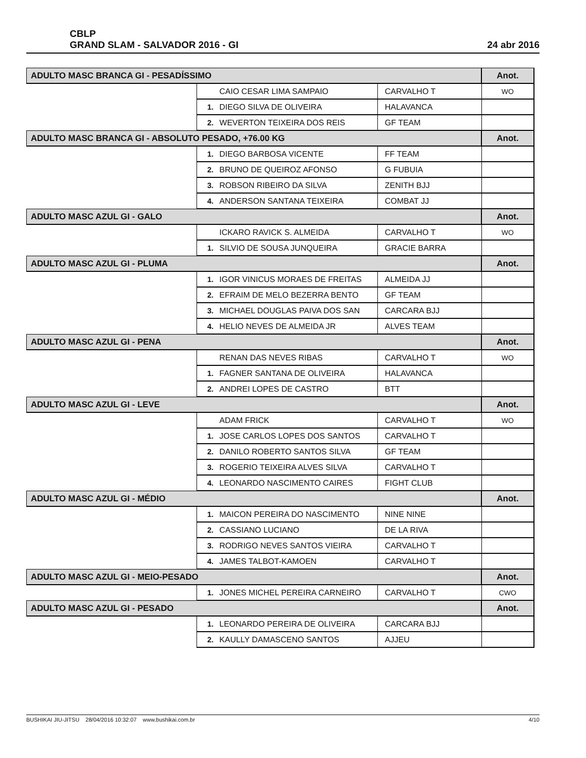CBLP
GRAND SLAM - SALVADOR 2016 - GI
24 abr 2016
| ADULTO MASC BRANCA GI - PESADÍSSIMO | | | Anot. |
| --- | --- | --- | --- |
| | CAIO CESAR LIMA SAMPAIO | CARVALHO T | WO |
| | 1. DIEGO SILVA DE OLIVEIRA | HALAVANCA | |
| | 2. WEVERTON TEIXEIRA DOS REIS | GF TEAM | |
| ADULTO MASC BRANCA GI - ABSOLUTO PESADO, +76.00 KG | | | Anot. |
| | 1. DIEGO BARBOSA VICENTE | FF TEAM | |
| | 2. BRUNO DE QUEIROZ AFONSO | G FUBUIA | |
| | 3. ROBSON RIBEIRO DA SILVA | ZENITH BJJ | |
| | 4. ANDERSON SANTANA TEIXEIRA | COMBAT JJ | |
| ADULTO MASC AZUL GI - GALO | | | Anot. |
| | ICKARO RAVICK S. ALMEIDA | CARVALHO T | WO |
| | 1. SILVIO DE SOUSA JUNQUEIRA | GRACIE BARRA | |
| ADULTO MASC AZUL GI - PLUMA | | | Anot. |
| | 1. IGOR VINICUS MORAES DE FREITAS | ALMEIDA JJ | |
| | 2. EFRAIM DE MELO BEZERRA BENTO | GF TEAM | |
| | 3. MICHAEL DOUGLAS PAIVA DOS SAN | CARCARA BJJ | |
| | 4. HELIO NEVES DE ALMEIDA JR | ALVES TEAM | |
| ADULTO MASC AZUL GI - PENA | | | Anot. |
| | RENAN DAS NEVES RIBAS | CARVALHO T | WO |
| | 1. FAGNER SANTANA DE OLIVEIRA | HALAVANCA | |
| | 2. ANDREI LOPES DE CASTRO | BTT | |
| ADULTO MASC AZUL GI - LEVE | | | Anot. |
| | ADAM FRICK | CARVALHO T | WO |
| | 1. JOSE CARLOS LOPES DOS SANTOS | CARVALHO T | |
| | 2. DANILO ROBERTO SANTOS SILVA | GF TEAM | |
| | 3. ROGERIO TEIXEIRA ALVES SILVA | CARVALHO T | |
| | 4. LEONARDO NASCIMENTO CAIRES | FIGHT CLUB | |
| ADULTO MASC AZUL GI - MÉDIO | | | Anot. |
| | 1. MAICON PEREIRA DO NASCIMENTO | NINE NINE | |
| | 2. CASSIANO LUCIANO | DE LA RIVA | |
| | 3. RODRIGO NEVES SANTOS VIEIRA | CARVALHO T | |
| | 4. JAMES TALBOT-KAMOEN | CARVALHO T | |
| ADULTO MASC AZUL GI - MEIO-PESADO | | | Anot. |
| | 1. JONES MICHEL PEREIRA CARNEIRO | CARVALHO T | CWO |
| ADULTO MASC AZUL GI - PESADO | | | Anot. |
| | 1. LEONARDO PEREIRA DE OLIVEIRA | CARCARA BJJ | |
| | 2. KAULLY DAMASCENO SANTOS | AJJEU | |
BUSHIKAI JIU-JITSU 28/04/2016 10:32:07 www.bushikai.com.br 4/10